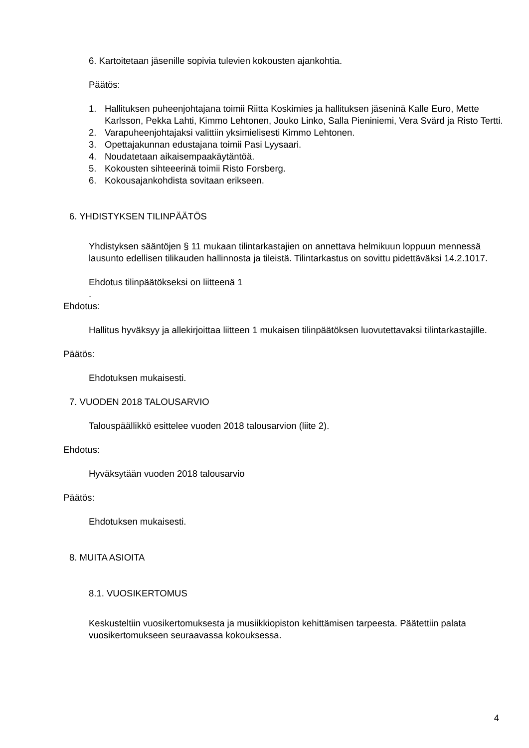6. Kartoitetaan jäsenille sopivia tulevien kokousten ajankohtia.
Päätös:
1. Hallituksen puheenjohtajana toimii Riitta Koskimies ja hallituksen jäseninä Kalle Euro, Mette Karlsson, Pekka Lahti, Kimmo Lehtonen, Jouko Linko, Salla Pieniniemi, Vera Svärd ja Risto Tertti.
2. Varapuheenjohtajaksi valittiin yksimielisesti Kimmo Lehtonen.
3. Opettajakunnan edustajana toimii Pasi Lyysaari.
4. Noudatetaan aikaisempaakäytäntöä.
5. Kokousten sihteeerinä toimii Risto Forsberg.
6. Kokousajankohdista sovitaan erikseen.
6. YHDISTYKSEN TILINPÄÄTÖS
Yhdistyksen sääntöjen § 11 mukaan tilintarkastajien on annettava helmikuun loppuun mennessä lausunto edellisen tilikauden hallinnosta ja tileistä. Tilintarkastus on sovittu pidettäväksi 14.2.1017.
Ehdotus tilinpäätökseksi on liitteenä 1
.
Ehdotus:
Hallitus hyväksyy ja allekirjoittaa liitteen 1 mukaisen tilinpäätöksen luovutettavaksi tilintarkastajille.
Päätös:
Ehdotuksen mukaisesti.
7. VUODEN 2018 TALOUSARVIO
Talouspäällikkö esittelee vuoden 2018 talousarvion (liite 2).
Ehdotus:
Hyväksytään vuoden 2018 talousarvio
Päätös:
Ehdotuksen mukaisesti.
8. MUITA ASIOITA
8.1. VUOSIKERTOMUS
Keskusteltiin vuosikertomuksesta ja musiikkiopiston kehittämisen tarpeesta. Päätettiin palata vuosikertomukseen seuraavassa kokouksessa.
4